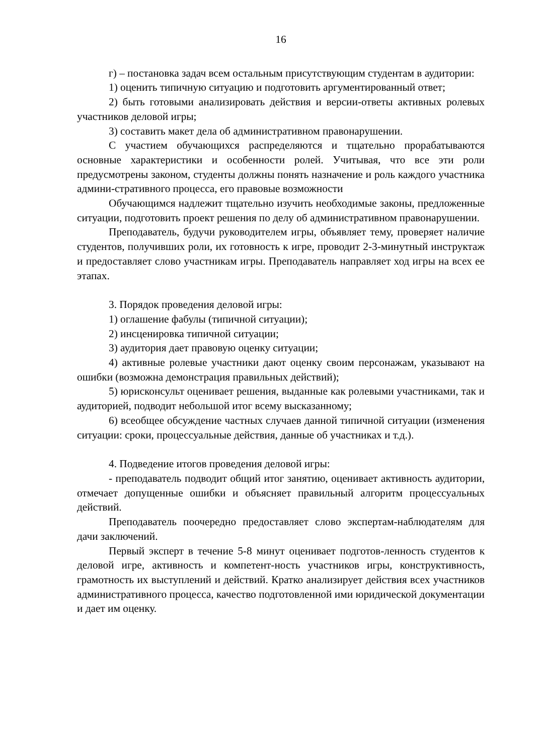16
г) – постановка задач всем остальным присутствующим студентам в аудитории:
1) оценить типичную ситуацию и подготовить аргументированный ответ;
2) быть готовыми анализировать действия и версии-ответы активных ролевых участников деловой игры;
3) составить макет дела об административном правонарушении.
С участием обучающихся распределяются и тщательно прорабатываются основные характеристики и особенности ролей. Учитывая, что все эти роли предусмотрены законом, студенты должны понять назначение и роль каждого участника админи-стративного процесса, его правовые возможности
Обучающимся надлежит тщательно изучить необходимые законы, предложенные ситуации, подготовить проект решения по делу об административном правонарушении.
Преподаватель, будучи руководителем игры, объявляет тему, проверяет наличие студентов, получивших роли, их готовность к игре, проводит 2-3-минутный инструктаж и предоставляет слово участникам игры. Преподаватель направляет ход игры на всех ее этапах.
3. Порядок проведения деловой игры:
1) оглашение фабулы (типичной ситуации);
2) инсценировка типичной ситуации;
3) аудитория дает правовую оценку ситуации;
4) активные ролевые участники дают оценку своим персонажам, указывают на ошибки (возможна демонстрация правильных действий);
5) юрисконсульт оценивает решения, выданные как ролевыми участниками, так и аудиторией, подводит небольшой итог всему высказанному;
6) всеобщее обсуждение частных случаев данной типичной ситуации (изменения ситуации: сроки, процессуальные действия, данные об участниках и т.д.).
4. Подведение итогов проведения деловой игры:
- преподаватель подводит общий итог занятию, оценивает активность аудитории, отмечает допущенные ошибки и объясняет правильный алгоритм процессуальных действий.
Преподаватель поочередно предоставляет слово экспертам-наблюдателям для дачи заключений.
Первый эксперт в течение 5-8 минут оценивает подготов-ленность студентов к деловой игре, активность и компетент-ность участников игры, конструктивность, грамотность их выступлений и действий. Кратко анализирует действия всех участников административного процесса, качество подготовленной ими юридической документации и дает им оценку.